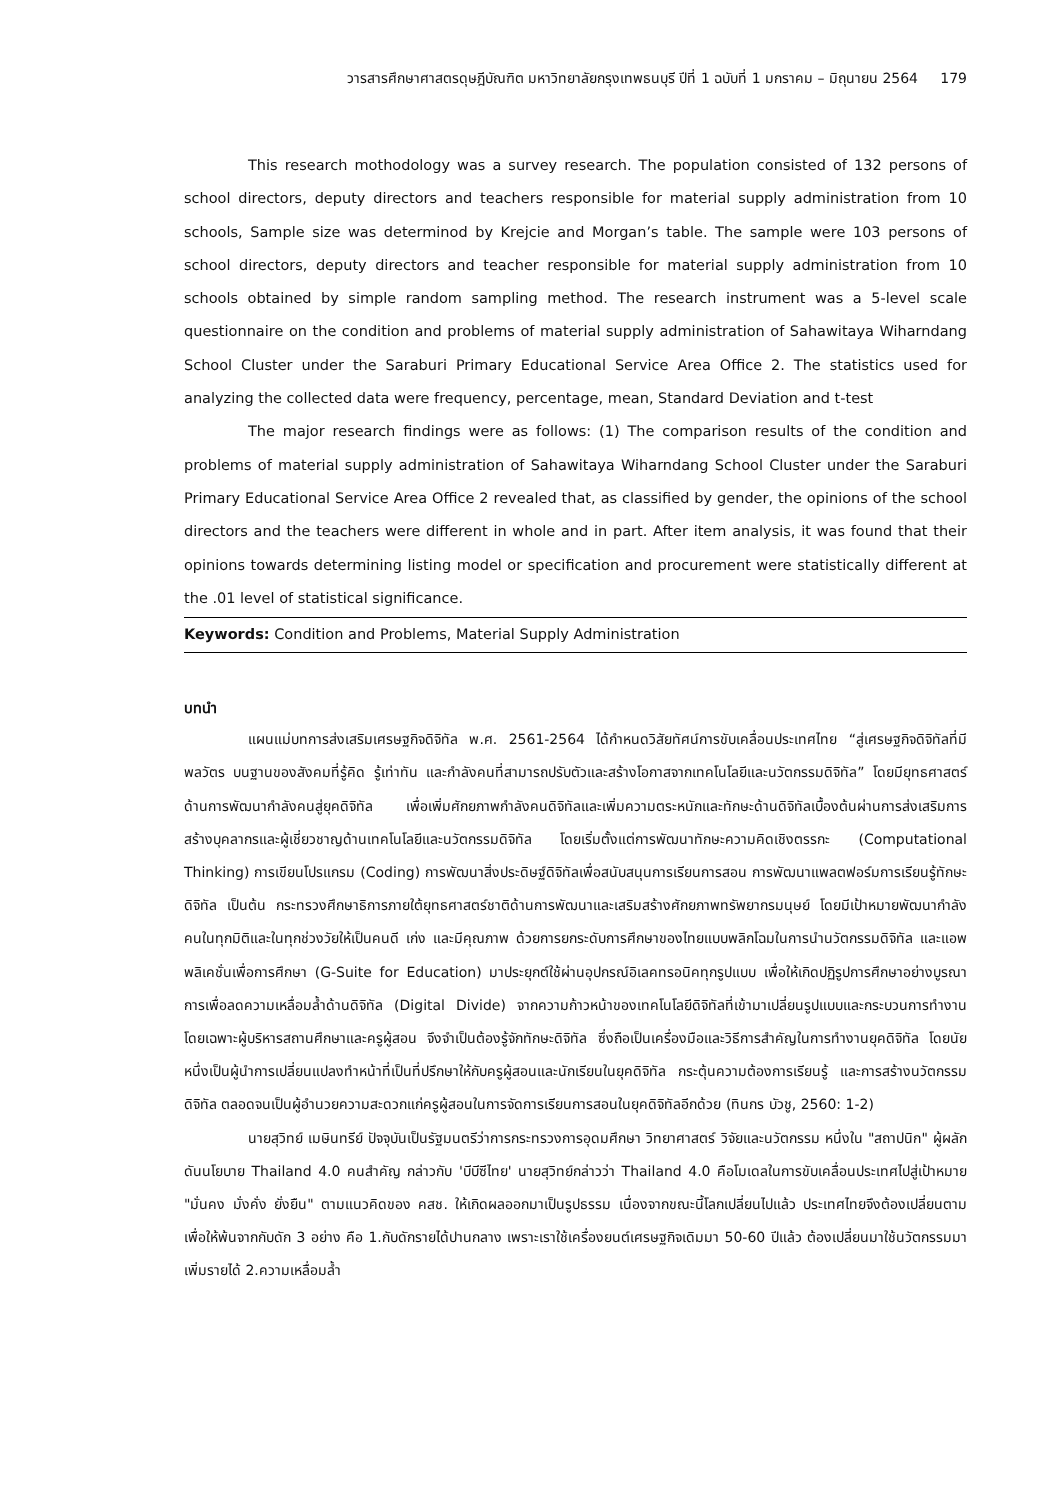วารสารศึกษาศาสตรดุษฎีบัณฑิต มหาวิทยาลัยกรุงเทพธนบุรี ปีที่ 1 ฉบับที่ 1 มกราคม – มิถุนายน 2564 179
This research mothodology was a survey research. The population consisted of 132 persons of school directors, deputy directors and teachers responsible for material supply administration from 10 schools, Sample size was determinod by Krejcie and Morgan’s table. The sample were 103 persons of school directors, deputy directors and teacher responsible for material supply administration from 10 schools obtained by simple random sampling method. The research instrument was a 5-level scale questionnaire on the condition and problems of material supply administration of Sahawitaya Wiharndang School Cluster under the Saraburi Primary Educational Service Area Office 2. The statistics used for analyzing the collected data were frequency, percentage, mean, Standard Deviation and t-test
The major research findings were as follows: (1) The comparison results of the condition and problems of material supply administration of Sahawitaya Wiharndang School Cluster under the Saraburi Primary Educational Service Area Office 2 revealed that, as classified by gender, the opinions of the school directors and the teachers were different in whole and in part. After item analysis, it was found that their opinions towards determining listing model or specification and procurement were statistically different at the .01 level of statistical significance.
Keywords: Condition and Problems, Material Supply Administration
บทนำ
แผนแม่บทการส่งเสริมเศรษฐกิจดิจิทัล พ.ศ. 2561-2564 ได้กำหนดวิสัยทัศน์การขับเคลื่อนประเทศไทย “สู่เศรษฐกิจดิจิทัลที่มีพลวัตร บนฐานของสังคมที่รู้คิด รู้เท่าทัน และกำลังคนที่สามารถปรับตัวและสร้างโอกาสจากเทคโนโลยีและนวัตกรรมดิจิทัล” โดยมียุทธศาสตร์ด้านการพัฒนากำลังคนสู่ยุคดิจิทัล เพื่อเพิ่มศักยภาพกำลังคนดิจิทัลและเพิ่มความตระหนักและทักษะด้านดิจิทัลเบื้องต้นผ่านการส่งเสริมการสร้างบุคลากรและผู้เชี่ยวชาญด้านเทคโนโลยีและนวัตกรรมดิจิทัล โดยเริ่มตั้งแต่การพัฒนาทักษะความคิดเชิงตรรกะ (Computational Thinking) การเขียนโปรแกรม (Coding) การพัฒนาสิ่งประดิษฐ์ดิจิทัลเพื่อสนับสนุนการเรียนการสอน การพัฒนาแพลตฟอร์มการเรียนรู้ทักษะดิจิทัล เป็นต้น กระทรวงศึกษาธิการภายใต้ยุทธศาสตร์ชาติด้านการพัฒนาและเสริมสร้างศักยภาพทรัพยากรมนุษย์ โดยมีเป้าหมายพัฒนากำลังคนในทุกมิติและในทุกช่วงวัยให้เป็นคนดี เก่ง และมีคุณภาพ ด้วยการยกระดับการศึกษาของไทยแบบพลิกโฉมในการนำนวัตกรรมดิจิทัล และแอพพลิเคชั่นเพื่อการศึกษา (G-Suite for Education) มาประยุกต์ใช้ผ่านอุปกรณ์อิเลคทรอนิคทุกรูปแบบ เพื่อให้เกิดปฏิรูปการศึกษาอย่างบูรณาการเพื่อลดความเหลื่อมล้ำด้านดิจิทัล (Digital Divide) จากความก้าวหน้าของเทคโนโลยีดิจิทัลที่เข้ามาเปลี่ยนรูปแบบและกระบวนการทำงาน โดยเฉพาะผู้บริหารสถานศึกษาและครูผู้สอน จึงจำเป็นต้องรู้จักทักษะดิจิทัล ซึ่งถือเป็นเครื่องมือและวิธีการสำคัญในการทำงานยุคดิจิทัล โดยนัยหนึ่งเป็นผู้นำการเปลี่ยนแปลงทำหน้าที่เป็นที่ปรึกษาให้กับครูผู้สอนและนักเรียนในยุคดิจิทัล กระตุ้นความต้องการเรียนรู้ และการสร้างนวัตกรรมดิจิทัล ตลอดจนเป็นผู้อำนวยความสะดวกแก่ครูผู้สอนในการจัดการเรียนการสอนในยุคดิจิทัลอีกด้วย (ทินกร บัวชู, 2560: 1-2)
นายสุวิทย์ เมษินทรีย์ ปัจจุบันเป็นรัฐมนตรีว่าการกระทรวงการอุดมศึกษา วิทยาศาสตร์ วิจัยและนวัตกรรม หนึ่งใน "สถาปนิก" ผู้ผลักดันนโยบาย Thailand 4.0 คนสำคัญ กล่าวกับ 'บีบีซีไทย' นายสุวิทย์กล่าวว่า Thailand 4.0 คือโมเดลในการขับเคลื่อนประเทศไปสู่เป้าหมาย "มั่นคง มั่งคั่ง ยั่งยืน" ตามแนวคิดของ คสช. ให้เกิดผลออกมาเป็นรูปธรรม เนื่องจากขณะนี้โลกเปลี่ยนไปแล้ว ประเทศไทยจึงต้องเปลี่ยนตาม เพื่อให้พ้นจากกับดัก 3 อย่าง คือ 1.กับดักรายได้ปานกลาง เพราะเราใช้เครื่องยนต์เศรษฐกิจเดิมมา 50-60 ปีแล้ว ต้องเปลี่ยนมาใช้นวัตกรรมมาเพิ่มรายได้ 2.ความเหลื่อมล้ำ